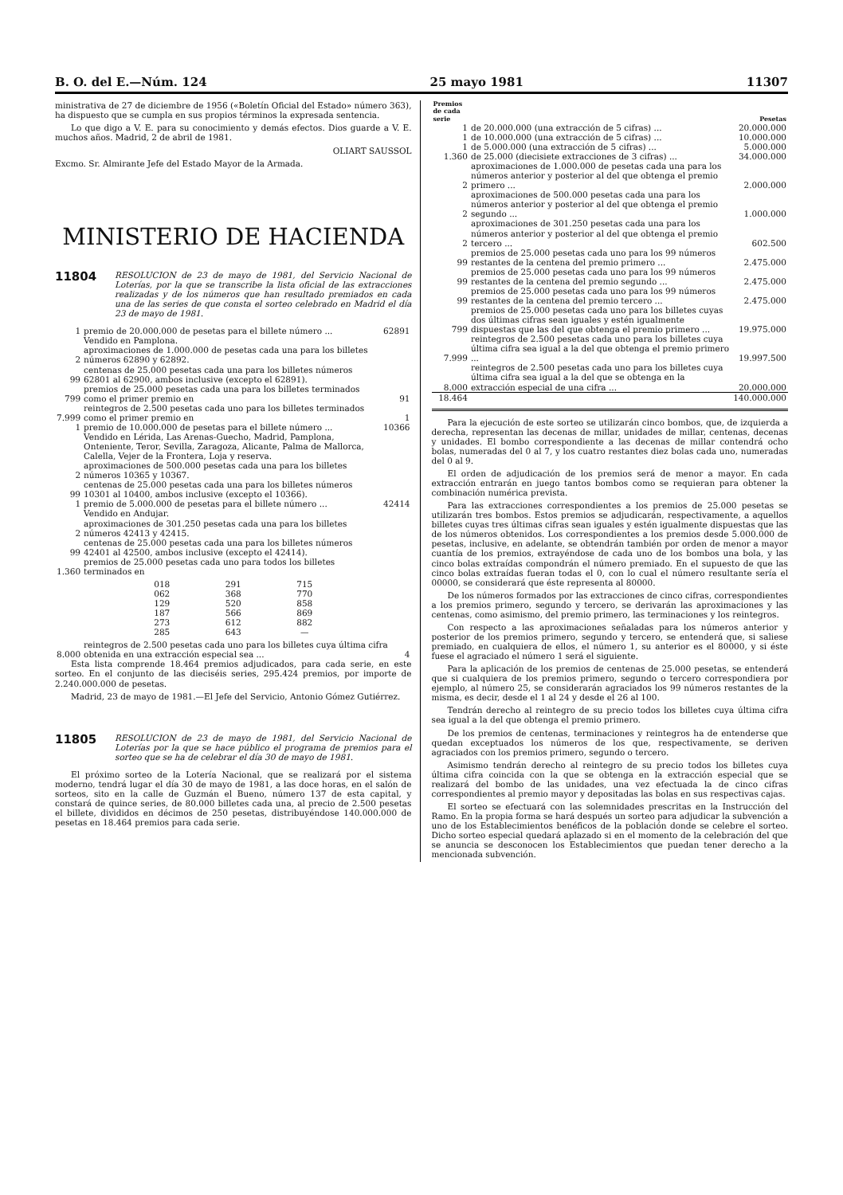B. O. del E.—Núm. 124 25 mayo 1981 11307
ministrativa de 27 de diciembre de 1956 («Boletín Oficial del Estado» número 363), ha dispuesto que se cumpla en sus propios términos la expresada sentencia.
Lo que digo a V. E. para su conocimiento y demás efectos. Dios guarde a V. E. muchos años. Madrid, 2 de abril de 1981.
OLIART SAUSSOL
Excmo. Sr. Almirante Jefe del Estado Mayor de la Armada.
MINISTERIO DE HACIENDA
11804
RESOLUCION de 23 de mayo de 1981, del Servicio Nacional de Loterías, por la que se transcribe la lista oficial de las extracciones realizadas y de los números que han resultado premiados en cada una de las series de que consta el sorteo celebrado en Madrid el día 23 de mayo de 1981.
| 1 | premio de 20.000.000 de pesetas para el billete número ... | 62891 |
| | Vendido en Pamplona. | |
| 2 | aproximaciones de 1.000.000 de pesetas cada una para los billetes números 62890 y 62892. | |
| 99 | centenas de 25.000 pesetas cada una para los billetes números 62801 al 62900, ambos inclusive (excepto el 62891). | |
| 799 | premios de 25.000 pesetas cada una para los billetes terminados como el primer premio en | 91 |
| 7.999 | reintegros de 2.500 pesetas cada uno para los billetes terminados como el primer premio en | 1 |
| 1 | premio de 10.000.000 de pesetas para el billete número ... | 10366 |
| | Vendido en Lérida, Las Arenas-Guecho, Madrid, Pamplona, Onteniente, Teror, Sevilla, Zaragoza, Alicante, Palma de Mallorca, Calella, Vejer de la Frontera, Loja y reserva. | |
| 2 | aproximaciones de 500.000 pesetas cada una para los billetes números 10365 y 10367. | |
| 99 | centenas de 25.000 pesetas cada una para los billetes números 10301 al 10400, ambos inclusive (excepto el 10366). | |
| 1 | premio de 5.000.000 de pesetas para el billete número ... | 42414 |
| | Vendido en Andujar. | |
| 2 | aproximaciones de 301.250 pesetas cada una para los billetes números 42413 y 42415. | |
| 99 | centenas de 25.000 pesetas cada una para los billetes números 42401 al 42500, ambos inclusive (excepto el 42414). | |
| 1.360 | premios de 25.000 pesetas cada uno para todos los billetes terminados en | |
| 018 | 291 | 715 |
| 062 | 368 | 770 |
| 129 | 520 | 858 |
| 187 | 566 | 869 |
| 273 | 612 | 882 |
| 285 | 643 | — |
| 8.000 | reintegros de 2.500 pesetas cada uno para los billetes cuya última cifra obtenida en una extracción especial sea ... | 4 |
Esta lista comprende 18.464 premios adjudicados, para cada serie, en este sorteo. En el conjunto de las dieciséis series, 295.424 premios, por importe de 2.240.000.000 de pesetas.
Madrid, 23 de mayo de 1981.—El Jefe del Servicio, Antonio Gómez Gutiérrez.
11805
RESOLUCION de 23 de mayo de 1981, del Servicio Nacional de Loterías por la que se hace público el programa de premios para el sorteo que se ha de celebrar el día 30 de mayo de 1981.
El próximo sorteo de la Lotería Nacional, que se realizará por el sistema moderno, tendrá lugar el día 30 de mayo de 1981, a las doce horas, en el salón de sorteos, sito en la calle de Guzmán el Bueno, número 137 de esta capital, y constará de quince series, de 80.000 billetes cada una, al precio de 2.500 pesetas el billete, divididos en décimos de 250 pesetas, distribuyéndose 140.000.000 de pesetas en 18.464 premios para cada serie.
| Premios de cada serie | | Pesetas |
| --- | --- | --- |
| 1 | de 20.000.000 (una extracción de 5 cifras) ... | 20.000.000 |
| 1 | de 10.000.000 (una extracción de 5 cifras) ... | 10.000.000 |
| 1 | de 5.000.000 (una extracción de 5 cifras) ... | 5.000.000 |
| 1.360 | de 25.000 (diecisiete extracciones de 3 cifras) ... | 34.000.000 |
| 2 | aproximaciones de 1.000.000 de pesetas cada una para los números anterior y posterior al del que obtenga el premio primero ... | 2.000.000 |
| 2 | aproximaciones de 500.000 pesetas cada una para los números anterior y posterior al del que obtenga el premio segundo ... | 1.000.000 |
| 2 | aproximaciones de 301.250 pesetas cada una para los números anterior y posterior al del que obtenga el premio tercero ... | 602.500 |
| 99 | premios de 25.000 pesetas cada uno para los 99 números restantes de la centena del premio primero ... | 2.475.000 |
| 99 | premios de 25.000 pesetas cada uno para los 99 números restantes de la centena del premio segundo ... | 2.475.000 |
| 99 | premios de 25.000 pesetas cada uno para los 99 números restantes de la centena del premio tercero ... | 2.475.000 |
| 799 | premios de 25.000 pesetas cada uno para los billetes cuyas dos últimas cifras sean iguales y estén igualmente dispuestas que las del que obtenga el premio primero ... | 19.975.000 |
| 7.999 | reintegros de 2.500 pesetas cada uno para los billetes cuya última cifra sea igual a la del que obtenga el premio primero ... | 19.997.500 |
| 8.000 | reintegros de 2.500 pesetas cada uno para los billetes cuya última cifra sea igual a la del que se obtenga en la extracción especial de una cifra ... | 20.000.000 |
| 18.464 | | 140.000.000 |
Para la ejecución de este sorteo se utilizarán cinco bombos, que, de izquierda a derecha, representan las decenas de millar, unidades de millar, centenas, decenas y unidades. El bombo correspondiente a las decenas de millar contendrá ocho bolas, numeradas del 0 al 7, y los cuatro restantes diez bolas cada uno, numeradas del 0 al 9.
El orden de adjudicación de los premios será de menor a mayor. En cada extracción entrarán en juego tantos bombos como se requieran para obtener la combinación numérica prevista.
Para las extracciones correspondientes a los premios de 25.000 pesetas se utilizarán tres bombos. Estos premios se adjudicarán, respectivamente, a aquellos billetes cuyas tres últimas cifras sean iguales y estén igualmente dispuestas que las de los números obtenidos. Los correspondientes a los premios desde 5.000.000 de pesetas, inclusive, en adelante, se obtendrán también por orden de menor a mayor cuantía de los premios, extrayéndose de cada uno de los bombos una bola, y las cinco bolas extraídas compondrán el número premiado. En el supuesto de que las cinco bolas extraídas fueran todas el 0, con lo cual el número resultante sería el 00000, se considerará que éste representa al 80000.
De los números formados por las extracciones de cinco cifras, correspondientes a los premios primero, segundo y tercero, se derivarán las aproximaciones y las centenas, como asimismo, del premio primero, las terminaciones y los reintegros.
Con respecto a las aproximaciones señaladas para los números anterior y posterior de los premios primero, segundo y tercero, se entenderá que, si saliese premiado, en cualquiera de ellos, el número 1, su anterior es el 80000, y si éste fuese el agraciado el número 1 será el siguiente.
Para la aplicación de los premios de centenas de 25.000 pesetas, se entenderá que si cualquiera de los premios primero, segundo o tercero correspondiera por ejemplo, al número 25, se considerarán agraciados los 99 números restantes de la misma, es decir, desde el 1 al 24 y desde el 26 al 100.
Tendrán derecho al reintegro de su precio todos los billetes cuya última cifra sea igual a la del que obtenga el premio primero.
De los premios de centenas, terminaciones y reintegros ha de entenderse que quedan exceptuados los números de los que, respectivamente, se deriven agraciados con los premios primero, segundo o tercero.
Asimismo tendrán derecho al reintegro de su precio todos los billetes cuya última cifra coincida con la que se obtenga en la extracción especial que se realizará del bombo de las unidades, una vez efectuada la de cinco cifras correspondientes al premio mayor y depositadas las bolas en sus respectivas cajas.
El sorteo se efectuará con las solemnidades prescritas en la Instrucción del Ramo. En la propia forma se hará después un sorteo para adjudicar la subvención a uno de los Establecimientos benéficos de la población donde se celebre el sorteo. Dicho sorteo especial quedará aplazado si en el momento de la celebración del que se anuncia se desconocen los Establecimientos que puedan tener derecho a la mencionada subvención.